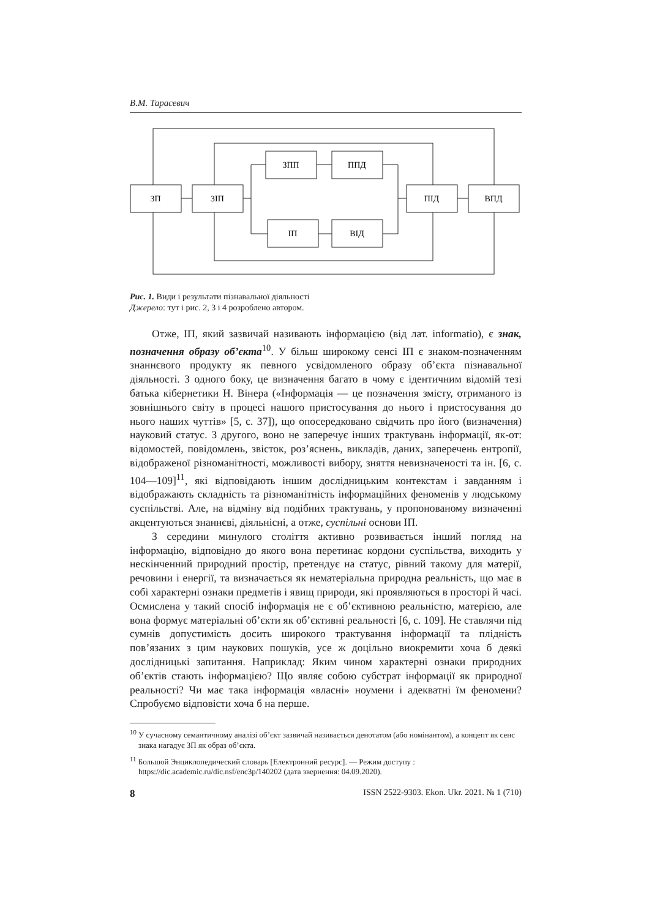В.М. Тарасевич
ЗП
ЗІП
ЗПП
ППД
ІП
ВІД
ПІД
ВПД
Рис. 1. Види і результати пізнавальної діяльності
Джерело: тут і рис. 2, 3 і 4 розроблено автором.
Отже, ІП, який зазвичай називають інформацією (від лат. informatio), є знак, позначення образу об’єкта<sup>10</sup>. У більш широкому сенсі ІП є знаком-позначенням знаннєвого продукту як певного усвідомленого образу об’єкта пізнавальної діяльності. З одного боку, це визначення багато в чому є ідентичним відомій тезі батька кібернетики Н. Вінера («Інформація — це позначення змісту, отриманого із зовнішнього світу в процесі нашого пристосування до нього і пристосування до нього наших чуттів» [5, с. 37]), що опосередковано свідчить про його (визначення) науковий статус. З другого, воно не заперечує інших трактувань інформації, як-от: відомостей, повідомлень, звісток, роз’яснень, викладів, даних, заперечень ентропії, відображеної різноманітності, можливості вибору, зняття невизначеності та ін. [6, с. 104—109]<sup>11</sup>, які відповідають іншим дослідницьким контекстам і завданням і відображають складність та різноманітність інформаційних феноменів у людському суспільстві. Але, на відміну від подібних трактувань, у пропонованому визначенні акцентуються знаннєві, діяльнісні, а отже, суспільні основи ІП.
З середини минулого століття активно розвивається інший погляд на інформацію, відповідно до якого вона перетинає кордони суспільства, виходить у нескінченний природний простір, претендує на статус, рівний такому для матерії, речовини і енергії, та визначається як нематеріальна природна реальність, що має в собі характерні ознаки предметів і явищ природи, які проявляються в просторі й часі. Осмислена у такий спосіб інформація не є об’єктивною реальністю, матерією, але вона формує матеріальні об’єкти як об’єктивні реальності [6, с. 109]. Не ставлячи під сумнів допустимість досить широкого трактування інформації та плідність пов’язаних з цим наукових пошуків, усе ж доцільно виокремити хоча б деякі дослідницькі запитання. Наприклад: Яким чином характерні ознаки природних об’єктів стають інформацією? Що являє собою субстрат інформації як природної реальності? Чи має така інформація «власні» ноумени і адекватні їм феномени? Спробуємо відповісти хоча б на перше.
<sup>10</sup> У сучасному семантичному аналізі об’єкт зазвичай називається денотатом (або номінантом), а концепт як сенс знака нагадує ЗП як образ об’єкта.
<sup>11</sup> Большой Энциклопедический словарь [Електронний ресурс]. — Режим доступу : https://dic.academic.ru/dic.nsf/enc3p/140202 (дата звернення: 04.09.2020).
8 ISSN 2522-9303. Ekon. Ukr. 2021. № 1 (710)